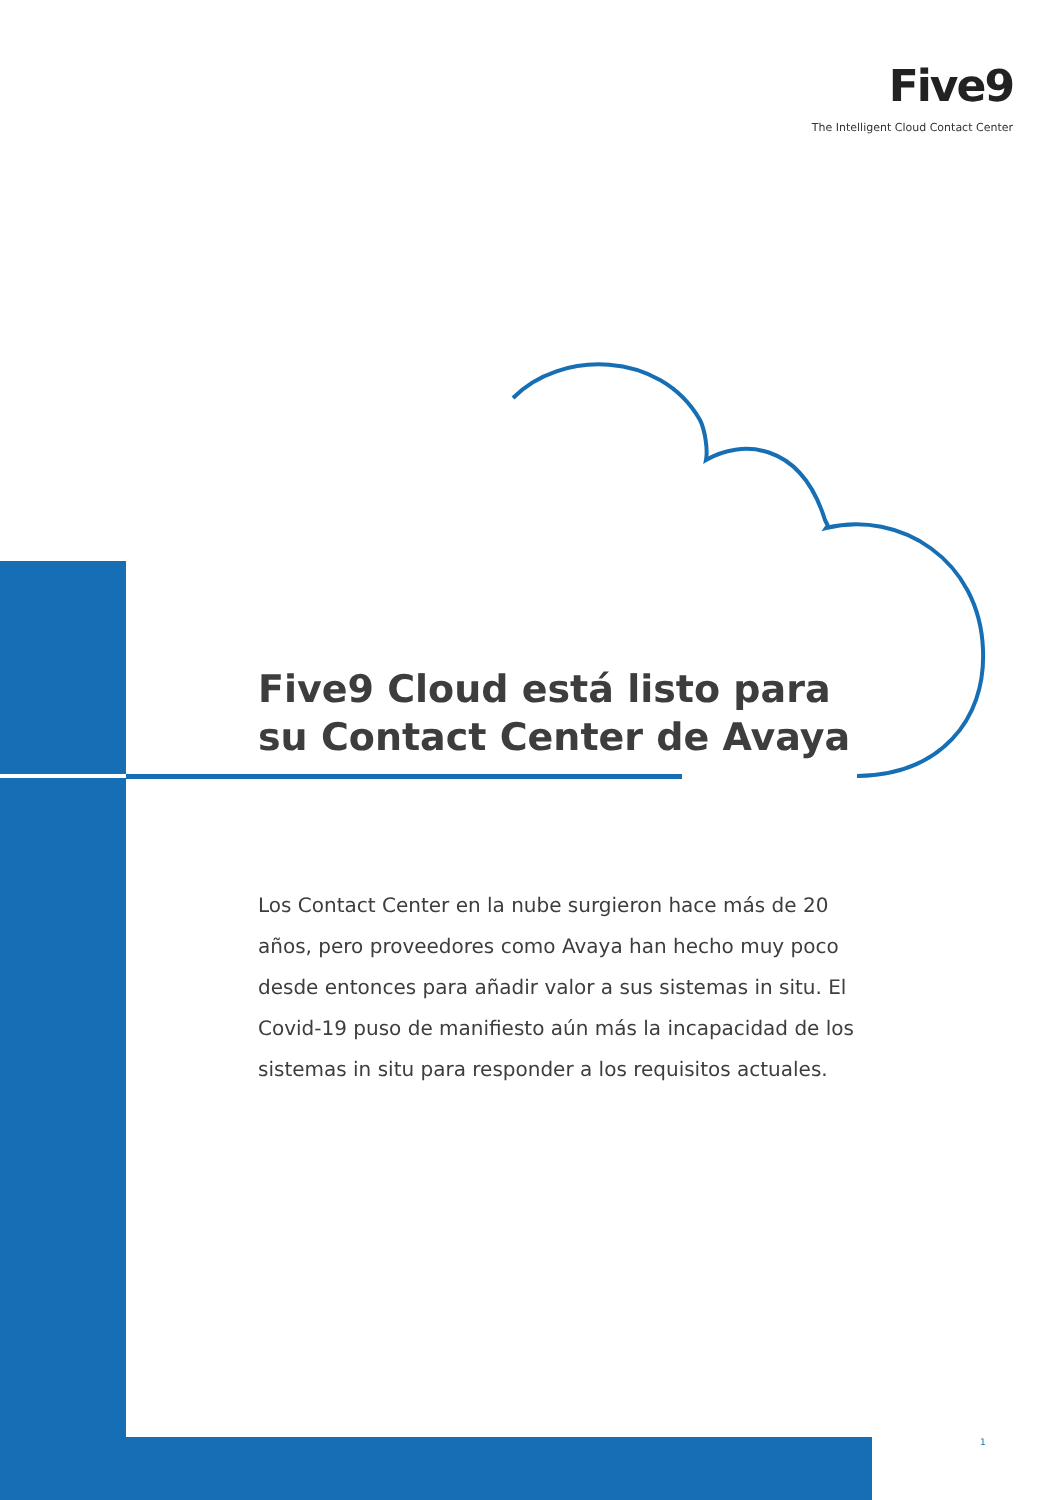Five9
The Intelligent Cloud Contact Center
Five9 Cloud está listo para su Contact Center de Avaya
Los Contact Center en la nube surgieron hace más de 20 años, pero proveedores como Avaya han hecho muy poco desde entonces para añadir valor a sus sistemas in situ. El Covid-19 puso de manifiesto aún más la incapacidad de los sistemas in situ para responder a los requisitos actuales.
1